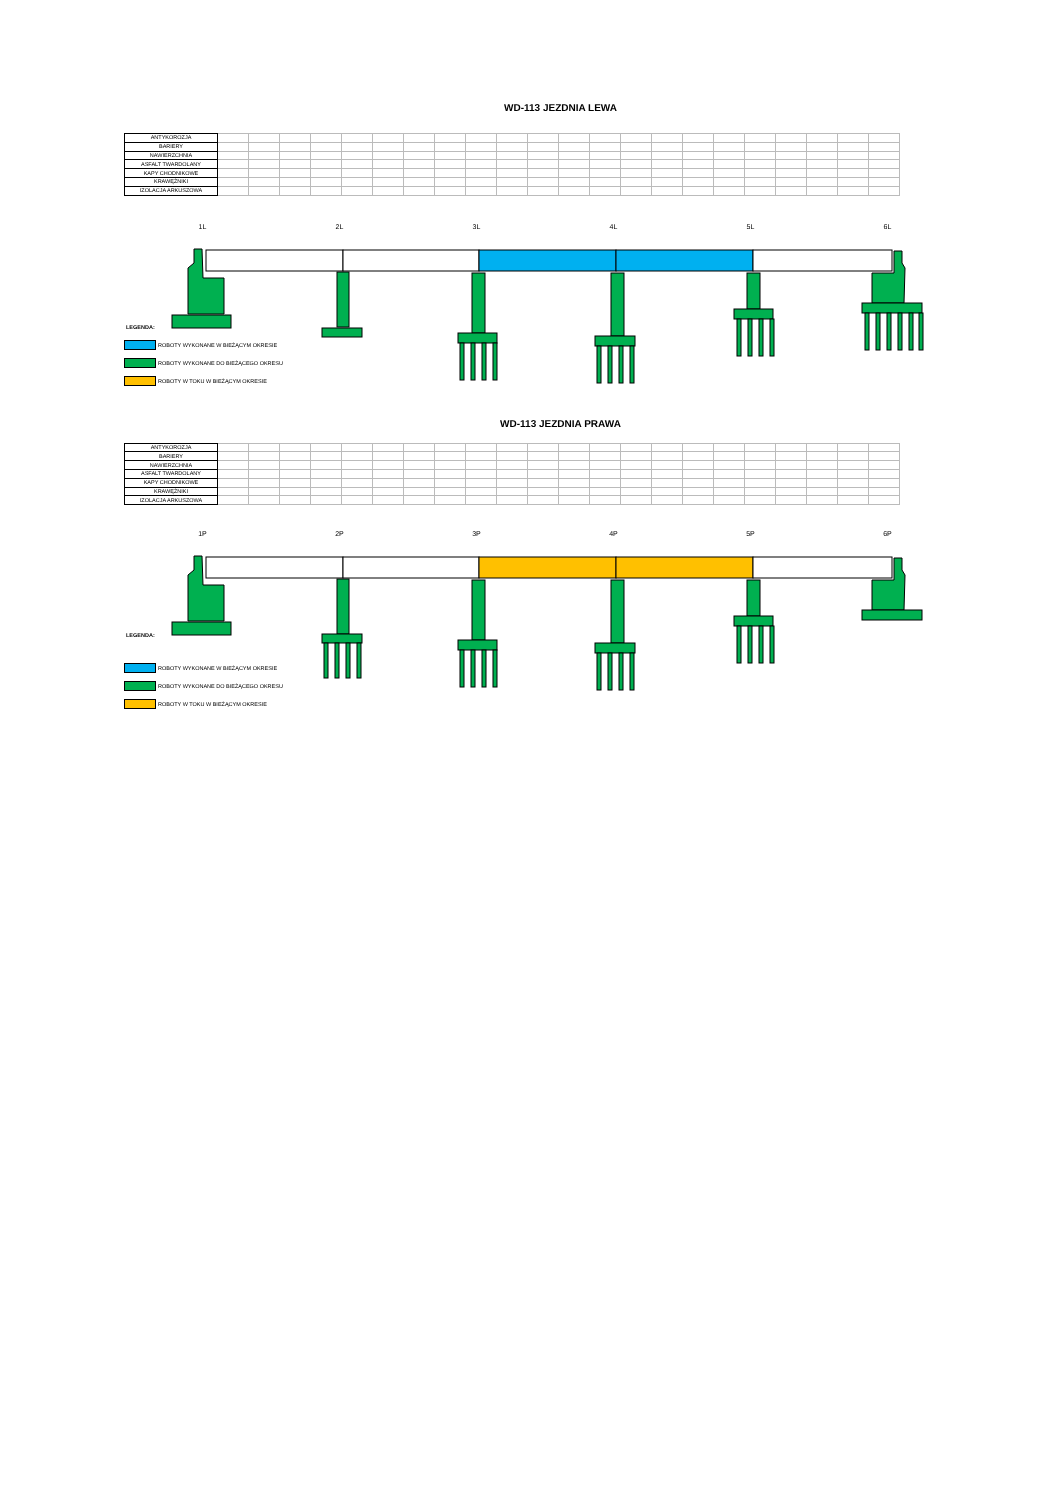WD-113 JEZDNIA LEWA
| ANTYKOROZJA | | | | | | | | | | | | | | | | | | | | | | |
| BARIERY | | | | | | | | | | | | | | | | | | | | | | |
| NAWIERZCHNIA | | | | | | | | | | | | | | | | | | | | | | |
| ASFALT TWARDOLANY | | | | | | | | | | | | | | | | | | | | | | |
| KAPY CHODNIKOWE | | | | | | | | | | | | | | | | | | | | | | |
| KRAWĘŻNIKI | | | | | | | | | | | | | | | | | | | | | | |
| IZOLACJA ARKUSZOWA | | | | | | | | | | | | | | | | | | | | | | |
1L 2L 3L 4L 5L 6L
LEGENDA:
ROBOTY WYKONANE W BIEŻĄCYM OKRESIE
ROBOTY WYKONANE DO BIEŻĄCEGO OKRESU
ROBOTY W TOKU W BIEŻĄCYM OKRESIE
WD-113 JEZDNIA PRAWA
| ANTYKOROZJA | | | | | | | | | | | | | | | | | | | | | | |
| BARIERY | | | | | | | | | | | | | | | | | | | | | | |
| NAWIERZCHNIA | | | | | | | | | | | | | | | | | | | | | | |
| ASFALT TWARDOLANY | | | | | | | | | | | | | | | | | | | | | | |
| KAPY CHODNIKOWE | | | | | | | | | | | | | | | | | | | | | | |
| KRAWĘŻNIKI | | | | | | | | | | | | | | | | | | | | | | |
| IZOLACJA ARKUSZOWA | | | | | | | | | | | | | | | | | | | | | | |
1P 2P 3P 4P 5P 6P
LEGENDA:
ROBOTY WYKONANE W BIEŻĄCYM OKRESIE
ROBOTY WYKONANE DO BIEŻĄCEGO OKRESU
ROBOTY W TOKU W BIEŻĄCYM OKRESIE